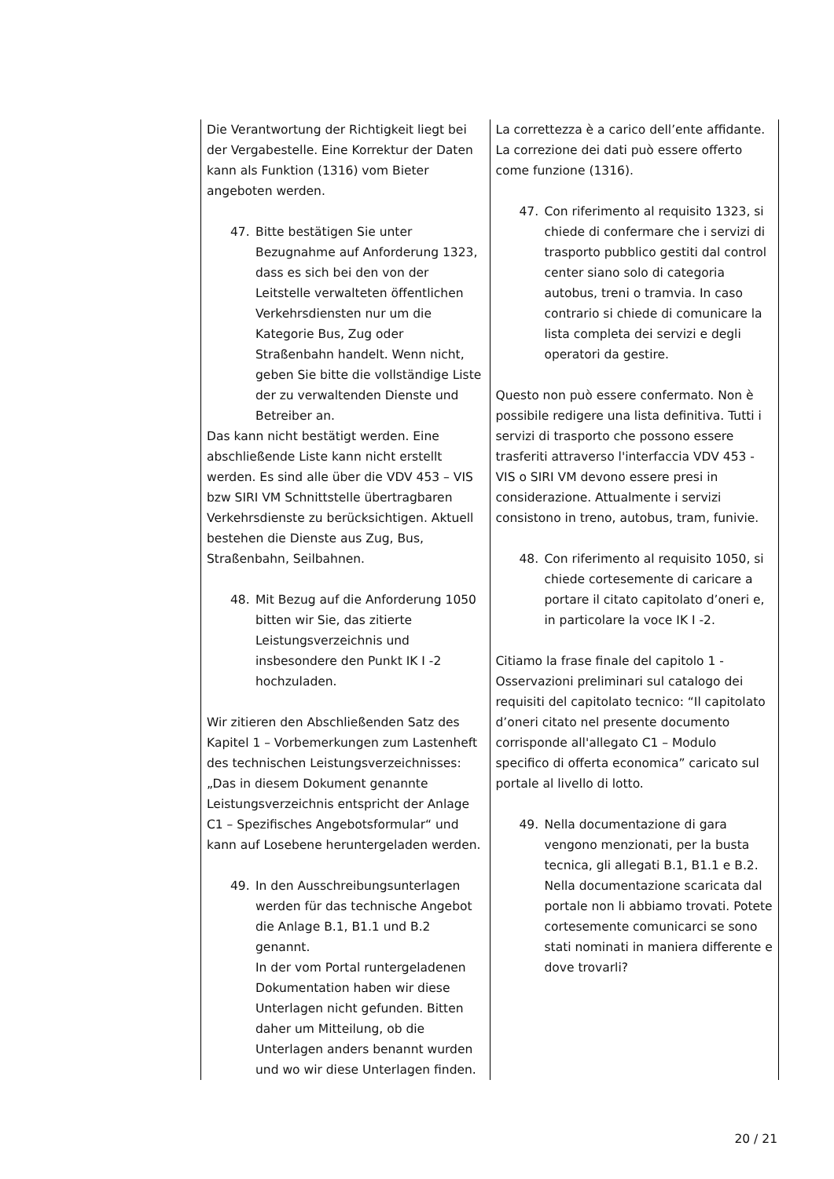| Die Verantwortung der Richtigkeit liegt bei der Vergabestelle. Eine Korrektur der Daten kann als Funktion (1316) vom Bieter angeboten werden. 47. Bitte bestätigen Sie unter Bezugnahme auf Anforderung 1323, dass es sich bei den von der Leitstelle verwalteten öffentlichen Verkehrsdiensten nur um die Kategorie Bus, Zug oder Straßenbahn handelt. Wenn nicht, geben Sie bitte die vollständige Liste der zu verwaltenden Dienste und Betreiber an. Das kann nicht bestätigt werden. Eine abschließende Liste kann nicht erstellt werden. Es sind alle über die VDV 453 – VIS bzw SIRI VM Schnittstelle übertragbaren Verkehrsdienste zu berücksichtigen. Aktuell bestehen die Dienste aus Zug, Bus, Straßenbahn, Seilbahnen. 48. Mit Bezug auf die Anforderung 1050 bitten wir Sie, das zitierte Leistungsverzeichnis und insbesondere den Punkt IK I -2 hochzuladen. Wir zitieren den Abschließenden Satz des Kapitel 1 – Vorbemerkungen zum Lastenheft des technischen Leistungsverzeichnisses: „Das in diesem Dokument genannte Leistungsverzeichnis entspricht der Anlage C1 – Spezifisches Angebotsformular“ und kann auf Losebene heruntergeladen werden. 49. In den Ausschreibungsunterlagen werden für das technische Angebot die Anlage B.1, B1.1 und B.2 genannt. In der vom Portal runtergeladenen Dokumentation haben wir diese Unterlagen nicht gefunden. Bitten daher um Mitteilung, ob die Unterlagen anders benannt wurden und wo wir diese Unterlagen finden. | La correttezza è a carico dell’ente affidante. La correzione dei dati può essere offerto come funzione (1316). 47. Con riferimento al requisito 1323, si chiede di confermare che i servizi di trasporto pubblico gestiti dal control center siano solo di categoria autobus, treni o tramvia. In caso contrario si chiede di comunicare la lista completa dei servizi e degli operatori da gestire. Questo non può essere confermato. Non è possibile redigere una lista definitiva. Tutti i servizi di trasporto che possono essere trasferiti attraverso l'interfaccia VDV 453 - VIS o SIRI VM devono essere presi in considerazione. Attualmente i servizi consistono in treno, autobus, tram, funivie. 48. Con riferimento al requisito 1050, si chiede cortesemente di caricare a portare il citato capitolato d’oneri e, in particolare la voce IK I -2. Citiamo la frase finale del capitolo 1 - Osservazioni preliminari sul catalogo dei requisiti del capitolato tecnico: “Il capitolato d’oneri citato nel presente documento corrisponde all'allegato C1 – Modulo specifico di offerta economica” caricato sul portale al livello di lotto. 49. Nella documentazione di gara vengono menzionati, per la busta tecnica, gli allegati B.1, B1.1 e B.2. Nella documentazione scaricata dal portale non li abbiamo trovati. Potete cortesemente comunicarci se sono stati nominati in maniera differente e dove trovarli? |
20 / 21